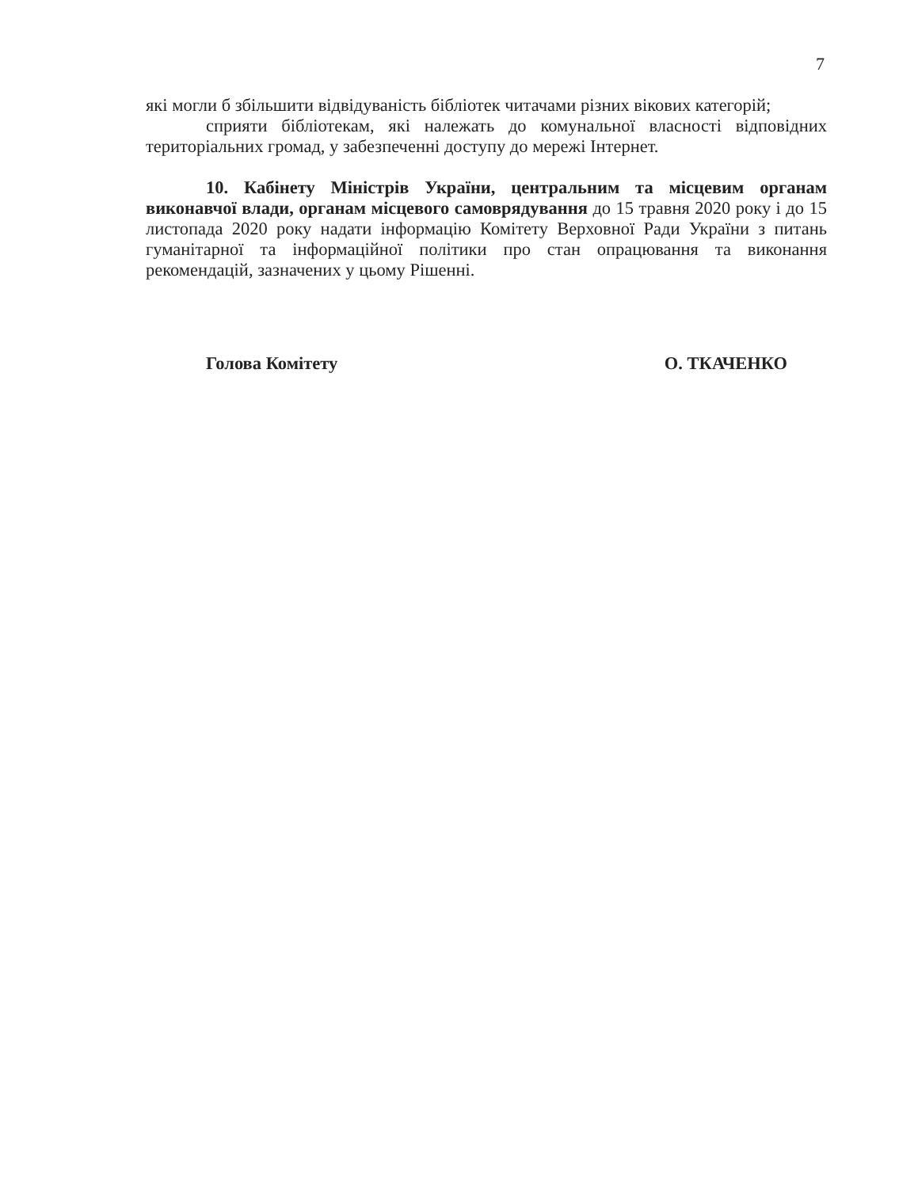7
які могли б збільшити відвідуваність бібліотек читачами різних вікових категорій;
сприяти бібліотекам, які належать до комунальної власності відповідних територіальних громад, у забезпеченні доступу до мережі Інтернет.
10. Кабінету Міністрів України, центральним та місцевим органам виконавчої влади, органам місцевого самоврядування до 15 травня 2020 року і до 15 листопада 2020 року надати інформацію Комітету Верховної Ради України з питань гуманітарної та інформаційної політики про стан опрацювання та виконання рекомендацій, зазначених у цьому Рішенні.
Голова Комітету О. ТКАЧЕНКО